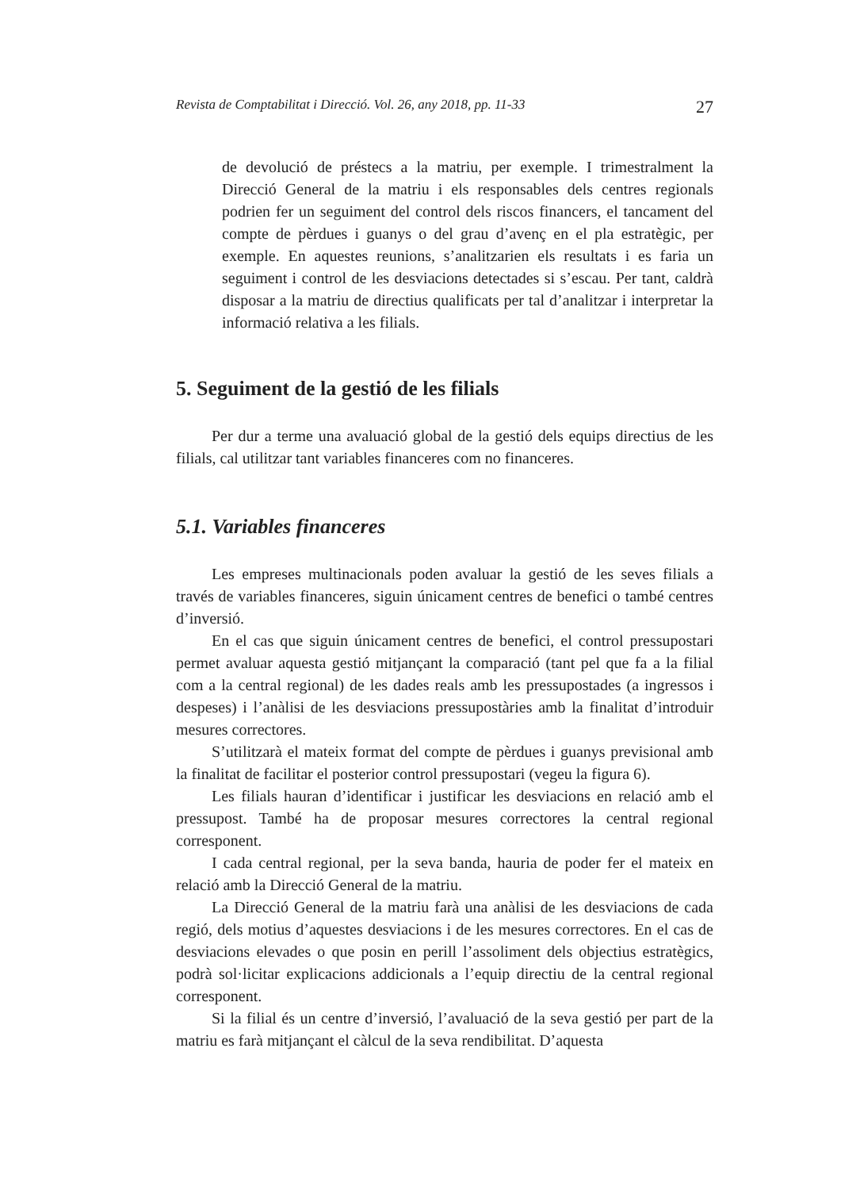Revista de Comptabilitat i Direcció. Vol. 26, any 2018, pp. 11-33 27
de devolució de préstecs a la matriu, per exemple. I trimestralment la Direcció General de la matriu i els responsables dels centres regionals podrien fer un seguiment del control dels riscos financers, el tancament del compte de pèrdues i guanys o del grau d’avenç en el pla estratègic, per exemple. En aquestes reunions, s’analitzarien els resultats i es faria un seguiment i control de les desviacions detectades si s’escau. Per tant, caldrà disposar a la matriu de directius qualificats per tal d’analitzar i interpretar la informació relativa a les filials.
5. Seguiment de la gestió de les filials
Per dur a terme una avaluació global de la gestió dels equips directius de les filials, cal utilitzar tant variables financeres com no financeres.
5.1. Variables financeres
Les empreses multinacionals poden avaluar la gestió de les seves filials a través de variables financeres, siguin únicament centres de benefici o també centres d’inversió.
En el cas que siguin únicament centres de benefici, el control pressupostari permet avaluar aquesta gestió mitjançant la comparació (tant pel que fa a la filial com a la central regional) de les dades reals amb les pressupostades (a ingressos i despeses) i l’anàlisi de les desviacions pressupostàries amb la finalitat d’introduir mesures correctores.
S’utilitzarà el mateix format del compte de pèrdues i guanys previsional amb la finalitat de facilitar el posterior control pressupostari (vegeu la figura 6).
Les filials hauran d’identificar i justificar les desviacions en relació amb el pressupost. També ha de proposar mesures correctores la central regional corresponent.
I cada central regional, per la seva banda, hauria de poder fer el mateix en relació amb la Direcció General de la matriu.
La Direcció General de la matriu farà una anàlisi de les desviacions de cada regió, dels motius d’aquestes desviacions i de les mesures correctores. En el cas de desviacions elevades o que posin en perill l’assoliment dels objectius estratègics, podrà sol·licitar explicacions addicionals a l’equip directiu de la central regional corresponent.
Si la filial és un centre d’inversió, l’avaluació de la seva gestió per part de la matriu es farà mitjançant el càlcul de la seva rendibilitat. D’aquesta